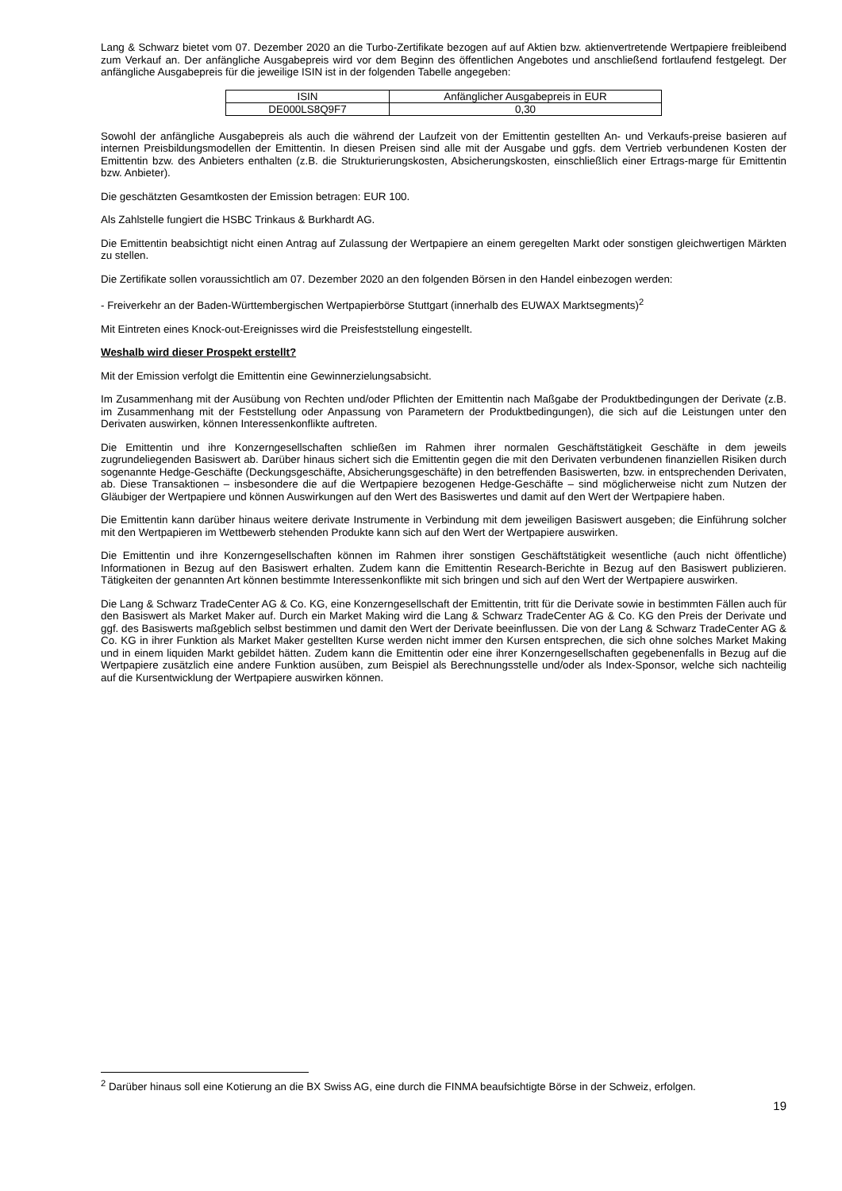Lang & Schwarz bietet vom 07. Dezember 2020 an die Turbo-Zertifikate bezogen auf auf Aktien bzw. aktienvertretende Wertpapiere freibleibend zum Verkauf an. Der anfängliche Ausgabepreis wird vor dem Beginn des öffentlichen Angebotes und anschließend fortlaufend festgelegt. Der anfängliche Ausgabepreis für die jeweilige ISIN ist in der folgenden Tabelle angegeben:
| ISIN | Anfänglicher Ausgabepreis in EUR |
| DE000LS8Q9F7 | 0,30 |
Sowohl der anfängliche Ausgabepreis als auch die während der Laufzeit von der Emittentin gestellten An- und Verkaufs-preise basieren auf internen Preisbildungsmodellen der Emittentin. In diesen Preisen sind alle mit der Ausgabe und ggfs. dem Vertrieb verbundenen Kosten der Emittentin bzw. des Anbieters enthalten (z.B. die Strukturierungskosten, Absicherungskosten, einschließlich einer Ertrags-marge für Emittentin bzw. Anbieter).
Die geschätzten Gesamtkosten der Emission betragen: EUR 100.
Als Zahlstelle fungiert die HSBC Trinkaus & Burkhardt AG.
Die Emittentin beabsichtigt nicht einen Antrag auf Zulassung der Wertpapiere an einem geregelten Markt oder sonstigen gleichwertigen Märkten zu stellen.
Die Zertifikate sollen voraussichtlich am 07. Dezember 2020 an den folgenden Börsen in den Handel einbezogen werden:
- Freiverkehr an der Baden-Württembergischen Wertpapierbörse Stuttgart (innerhalb des EUWAX Marktsegments)<sup>2</sup>
Mit Eintreten eines Knock-out-Ereignisses wird die Preisfeststellung eingestellt.
Weshalb wird dieser Prospekt erstellt?
Mit der Emission verfolgt die Emittentin eine Gewinnerzielungsabsicht.
Im Zusammenhang mit der Ausübung von Rechten und/oder Pflichten der Emittentin nach Maßgabe der Produktbedingungen der Derivate (z.B. im Zusammenhang mit der Feststellung oder Anpassung von Parametern der Produktbedingungen), die sich auf die Leistungen unter den Derivaten auswirken, können Interessenkonflikte auftreten.
Die Emittentin und ihre Konzerngesellschaften schließen im Rahmen ihrer normalen Geschäftstätigkeit Geschäfte in dem jeweils zugrundeliegenden Basiswert ab. Darüber hinaus sichert sich die Emittentin gegen die mit den Derivaten verbundenen finanziellen Risiken durch sogenannte Hedge-Geschäfte (Deckungsgeschäfte, Absicherungsgeschäfte) in den betreffenden Basiswerten, bzw. in entsprechenden Derivaten, ab. Diese Transaktionen – insbesondere die auf die Wertpapiere bezogenen Hedge-Geschäfte – sind möglicherweise nicht zum Nutzen der Gläubiger der Wertpapiere und können Auswirkungen auf den Wert des Basiswertes und damit auf den Wert der Wertpapiere haben.
Die Emittentin kann darüber hinaus weitere derivate Instrumente in Verbindung mit dem jeweiligen Basiswert ausgeben; die Einführung solcher mit den Wertpapieren im Wettbewerb stehenden Produkte kann sich auf den Wert der Wertpapiere auswirken.
Die Emittentin und ihre Konzerngesellschaften können im Rahmen ihrer sonstigen Geschäftstätigkeit wesentliche (auch nicht öffentliche) Informationen in Bezug auf den Basiswert erhalten. Zudem kann die Emittentin Research-Berichte in Bezug auf den Basiswert publizieren. Tätigkeiten der genannten Art können bestimmte Interessenkonflikte mit sich bringen und sich auf den Wert der Wertpapiere auswirken.
Die Lang & Schwarz TradeCenter AG & Co. KG, eine Konzerngesellschaft der Emittentin, tritt für die Derivate sowie in bestimmten Fällen auch für den Basiswert als Market Maker auf. Durch ein Market Making wird die Lang & Schwarz TradeCenter AG & Co. KG den Preis der Derivate und ggf. des Basiswerts maßgeblich selbst bestimmen und damit den Wert der Derivate beeinflussen. Die von der Lang & Schwarz TradeCenter AG & Co. KG in ihrer Funktion als Market Maker gestellten Kurse werden nicht immer den Kursen entsprechen, die sich ohne solches Market Making und in einem liquiden Markt gebildet hätten. Zudem kann die Emittentin oder eine ihrer Konzerngesellschaften gegebenenfalls in Bezug auf die Wertpapiere zusätzlich eine andere Funktion ausüben, zum Beispiel als Berechnungsstelle und/oder als Index-Sponsor, welche sich nachteilig auf die Kursentwicklung der Wertpapiere auswirken können.
<sup>2</sup> Darüber hinaus soll eine Kotierung an die BX Swiss AG, eine durch die FINMA beaufsichtigte Börse in der Schweiz, erfolgen.
19